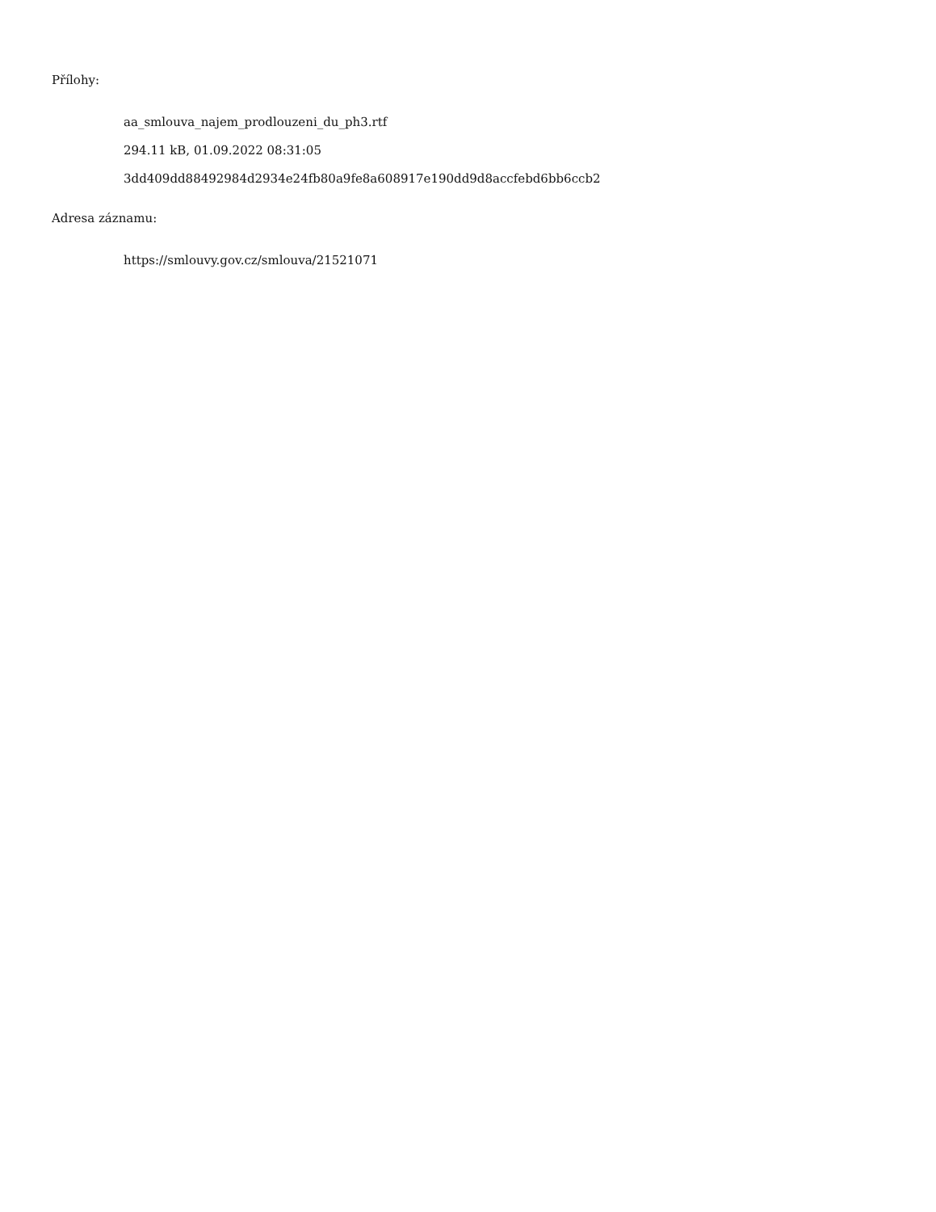Přílohy:
aa_smlouva_najem_prodlouzeni_du_ph3.rtf
294.11 kB, 01.09.2022 08:31:05
3dd409dd88492984d2934e24fb80a9fe8a608917e190dd9d8accfebd6bb6ccb2
Adresa záznamu:
https://smlouvy.gov.cz/smlouva/21521071